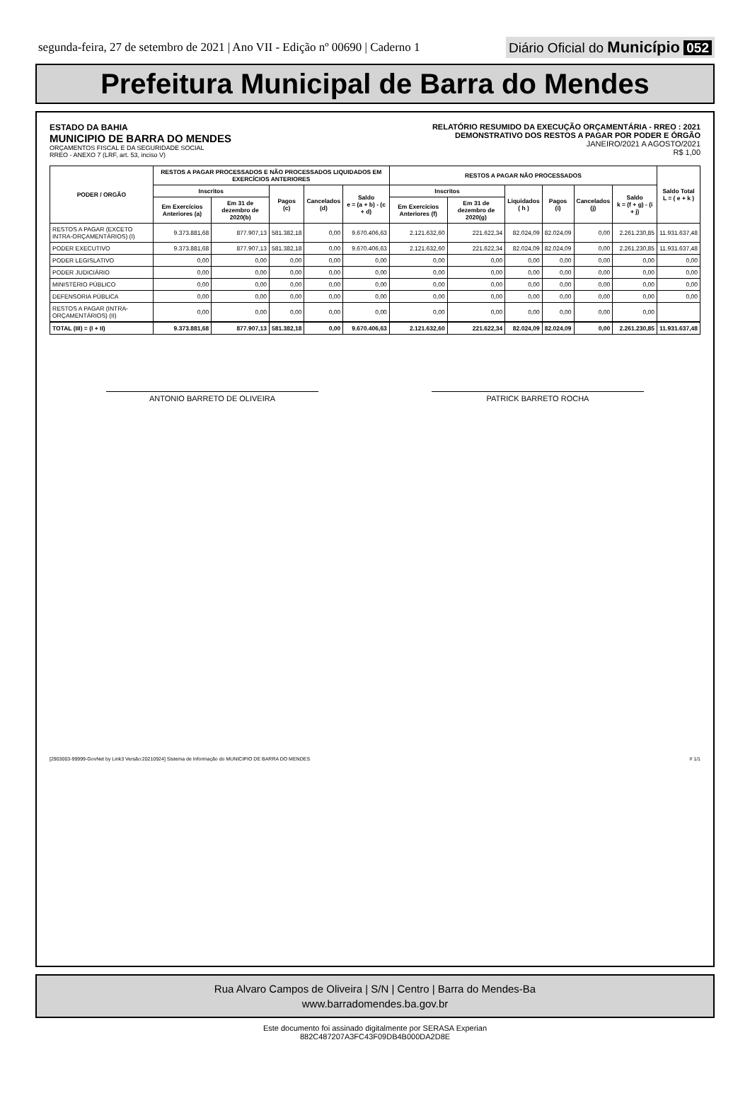segunda-feira, 27 de setembro de 2021 | Ano VII - Edição nº 00690 | Caderno 1
Diário Oficial do Município 052
Prefeitura Municipal de Barra do Mendes
ESTADO DA BAHIA
MUNICIPIO DE BARRA DO MENDES
ORÇAMENTOS FISCAL E DA SEGURIDADE SOCIAL
RREO - ANEXO 7 (LRF, art. 53, inciso V)
RELATÓRIO RESUMIDO DA EXECUÇÃO ORÇAMENTÁRIA - RREO : 2021
DEMONSTRATIVO DOS RESTOS A PAGAR POR PODER E ÓRGÃO
JANEIRO/2021 A AGOSTO/2021
R$ 1,00
| PODER / ORGÃO | RESTOS A PAGAR PROCESSADOS E NÃO PROCESSADOS LIQUIDADOS EM EXERCÍCIOS ANTERIORES | | | | | RESTOS A PAGAR NÃO PROCESSADOS | | | | | | Saldo Total L = ( e + k ) |
| --- | --- | --- | --- | --- | --- | --- | --- | --- | --- | --- | --- | --- |
| | Inscritos | | Pagos (c) | Cancelados (d) | Saldo e = (a + b) - (c + d) | Inscritos | | Liquidados ( h ) | Pagos (i) | Cancelados (j) | Saldo k = (f + g) - (i + j) | |
| | Em Exercícios Anteriores (a) | Em 31 de dezembro de 2020(b) | | | | Em Exercícios Anteriores (f) | Em 31 de dezembro de 2020(g) | | | | | |
| RESTOS A PAGAR (EXCETO INTRA-ORÇAMENTÁRIOS) (I) | 9.373.881,68 | 877.907,13 | 581.382,18 | 0,00 | 9.670.406,63 | 2.121.632,60 | 221.622,34 | 82.024,09 | 82.024,09 | 0,00 | 2.261.230,85 | 11.931.637,48 |
| PODER EXECUTIVO | 9.373.881,68 | 877.907,13 | 581.382,18 | 0,00 | 9.670.406,63 | 2.121.632,60 | 221.622,34 | 82.024,09 | 82.024,09 | 0,00 | 2.261.230,85 | 11.931.637,48 |
| PODER LEGISLATIVO | 0,00 | 0,00 | 0,00 | 0,00 | 0,00 | 0,00 | 0,00 | 0,00 | 0,00 | 0,00 | 0,00 | 0,00 |
| PODER JUDICIÁRIO | 0,00 | 0,00 | 0,00 | 0,00 | 0,00 | 0,00 | 0,00 | 0,00 | 0,00 | 0,00 | 0,00 | 0,00 |
| MINISTÉRIO PÚBLICO | 0,00 | 0,00 | 0,00 | 0,00 | 0,00 | 0,00 | 0,00 | 0,00 | 0,00 | 0,00 | 0,00 | 0,00 |
| DEFENSORIA PÚBLICA | 0,00 | 0,00 | 0,00 | 0,00 | 0,00 | 0,00 | 0,00 | 0,00 | 0,00 | 0,00 | 0,00 | 0,00 |
| RESTOS A PAGAR (INTRA-ORÇAMENTÁRIOS) (II) | 0,00 | 0,00 | 0,00 | 0,00 | 0,00 | 0,00 | 0,00 | 0,00 | 0,00 | 0,00 | 0,00 | |
| TOTAL (III) = (I + II) | 9.373.881,68 | 877.907,13 | 581.382,18 | 0,00 | 9.670.406,63 | 2.121.632,60 | 221.622,34 | 82.024,09 | 82.024,09 | 0,00 | 2.261.230,85 | 11.931.637,48 |
ANTONIO BARRETO DE OLIVEIRA PATRICK BARRETO ROCHA
[2903003-99999-GovNet by Link3 Versão:20210924] Sistema de Informação do MUNICIPIO DE BARRA DO MENDES # 1/1
Rua Alvaro Campos de Oliveira | S/N | Centro | Barra do Mendes-Ba
www.barradomendes.ba.gov.br
Este documento foi assinado digitalmente por SERASA Experian
882C487207A3FC43F09DB4B000DA2D8E